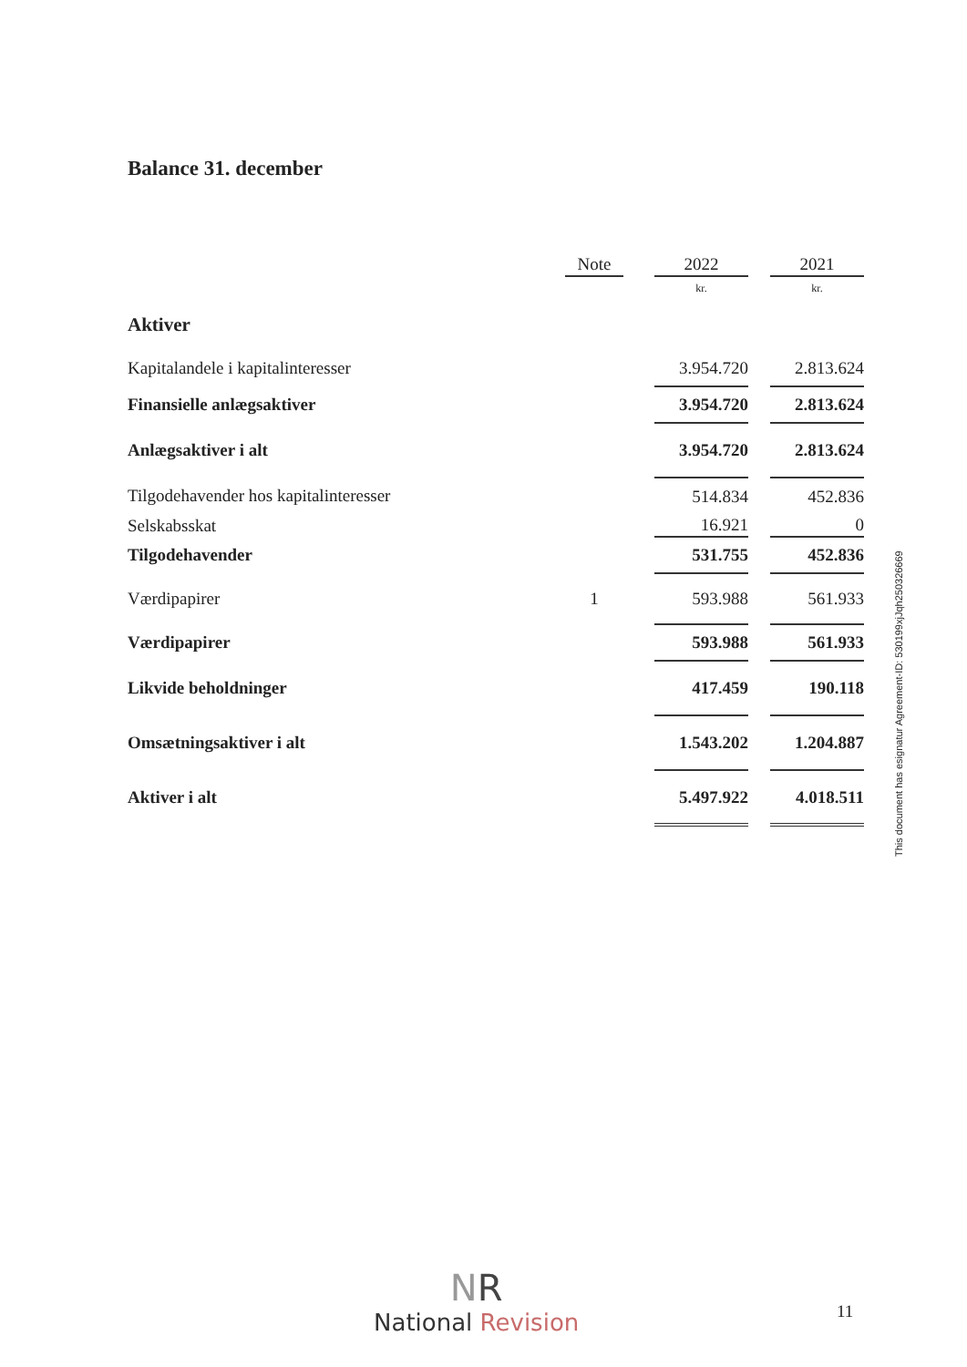Balance 31. december
| | Note | | 2022 | | 2021 |
| | | | kr. | | kr. |
| Aktiver | | | | | |
| Kapitalandele i kapitalinteresser | | | 3.954.720 | | 2.813.624 |
| Finansielle anlægsaktiver | | | 3.954.720 | | 2.813.624 |
| Anlægsaktiver i alt | | | 3.954.720 | | 2.813.624 |
| Tilgodehavender hos kapitalinteresser | | | 514.834 | | 452.836 |
| Selskabsskat | | | 16.921 | | 0 |
| Tilgodehavender | | | 531.755 | | 452.836 |
| Værdipapirer | 1 | | 593.988 | | 561.933 |
| Værdipapirer | | | 593.988 | | 561.933 |
| Likvide beholdninger | | | 417.459 | | 190.118 |
| Omsætningsaktiver i alt | | | 1.543.202 | | 1.204.887 |
| Aktiver i alt | | | 5.497.922 | | 4.018.511 |
This document has esignatur Agreement-ID: 530199xjJqh250326669
NR
National Revision
11